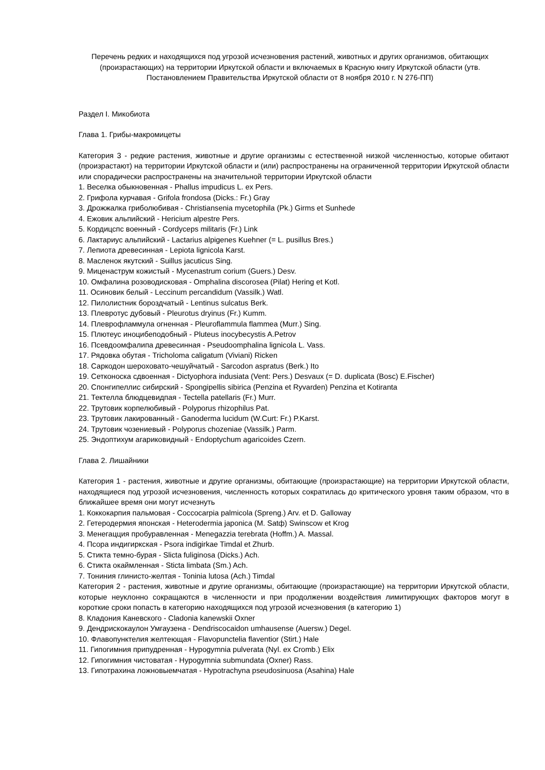Перечень редких и находящихся под угрозой исчезновения растений, животных и других организмов, обитающих (произрастающих) на территории Иркутской области и включаемых в Красную книгу Иркутской области (утв. Постановлением Правительства Иркутской области от 8 ноября 2010 г. N 276-ПП)
Раздел I. Микобиота
Глава 1. Грибы-макромицеты
Категория 3 - редкие растения, животные и другие организмы с естественной низкой численностью, которые обитают (произрастают) на территории Иркутской области и (или) распространены на ограниченной территории Иркутской области или спорадически распространены на значительной территории Иркутской области
1. Веселка обыкновенная - Phallus impudicus L. ex Pers.
2. Грифола курчавая - Grifola frondosa (Dicks.: Fr.) Gray
3. Дрожжалка гриболюбивая - Christiansenia mycetophila (Pk.) Girms et Sunhede
4. Ежовик альпийский - Hericium alpestre Pers.
5. Кордицспс военный - Cordyceps militaris (Fr.) Link
6. Лактариус альпийский - Lactarius alpigenes Kuehner (= L. pusillus Bres.)
7. Лепиота древесинная - Lepiota lignicola Karst.
8. Масленок якутский - Suillus jacuticus Sing.
9. Миценаструм кожистый - Mycenastrum corium (Guers.) Desv.
10. Омфалина розоводисковая - Omphalina discorosea (Pilat) Hering et Kotl.
11. Осиновик белый - Leccinum percandidum (Vassilk.) Watl.
12. Пилолистник бороздчатый - Lentinus sulcatus Berk.
13. Плевротус дубовый - Pleurotus dryinus (Fr.) Kumm.
14. Плеврофламмула огненная - Pleuroflammula flammea (Murr.) Sing.
15. Плютеус иноцибеподобный - Pluteus inocybecystis A.Petrov
16. Псевдоомфалипа древесинная - Pseudoomphalina lignicola L. Vass.
17. Рядовка обутая - Tricholoma caligatum (Viviani) Ricken
18. Саркодон шероховато-чешуйчатый - Sarcodon aspratus (Berk.) Ito
19. Сетконоска сдвоенная - Dictyophora indusiata (Vent: Pers.) Desvaux (= D. duplicata (Bosc) E.Fischer)
20. Спонгипеллис сибирский - Spongipellis sibirica (Penzina et Ryvarden) Penzina et Kotiranta
21. Тектелла блюдцевидпая - Tectella patellaris (Fr.) Murr.
22. Трутовик корпелюбивый - Polyporus rhizophilus Pat.
23. Трутовик лакированный - Ganoderma lucidum (W.Curt: Fr.) P.Karst.
24. Трутовик чозениевый - Polyporus chozeniae (Vassilk.) Parm.
25. Эндоптихум агариковидный - Endoptychum agaricoides Czern.
Глава 2. Лишайники
Категория 1 - растения, животные и другие организмы, обитающие (произрастающие) на территории Иркутской области, находящиеся под угрозой исчезновения, численность которых сократилась до критического уровня таким образом, что в ближайшее время они могут исчезнуть
1. Коккокарпия пальмовая - Coccocarpia palmicola (Spreng.) Arv. et D. Galloway
2. Гетеродермия японская - Heterodermia japonica (M. Satф) Swinscow et Krog
3. Менегацция пробуравленная - Menegazzia terebrata (Hoffm.) A. Massal.
4. Псора индигиркская - Psora indigirkae Timdal et Zhurb.
5. Стикта темно-бурая - Slicta fuliginosa (Dicks.) Ach.
6. Стикта окаймленная - Sticta limbata (Sm.) Ach.
7. Тониния глинисто-желтая - Toninia lutosa (Ach.) Timdal
Категория 2 - растения, животные и другие организмы, обитающие (произрастающие) на территории Иркутской области, которые неуклонно сокращаются в численности и при продолжении воздействия лимитирующих факторов могут в короткие сроки попасть в категорию находящихся под угрозой исчезновения (в категорию 1)
8. Кладония Каневского - Cladonia kanewskii Oxner
9. Дендрискокаулон Умгаузена - Dendriscocaidon umhausense (Auersw.) Degel.
10. Флавопунктелия желтеющая - Flavopunctelia flaventior (Stirt.) Hale
11. Гипогимния припудренная - Hypogymnia pulverata (Nyl. ex Cromb.) Elix
12. Гипогимния чистоватая - Hypogymnia submundata (Oxner) Rass.
13. Гипотрахина ложновыемчатая - Hypotrachyna pseudosinuosa (Asahina) Hale